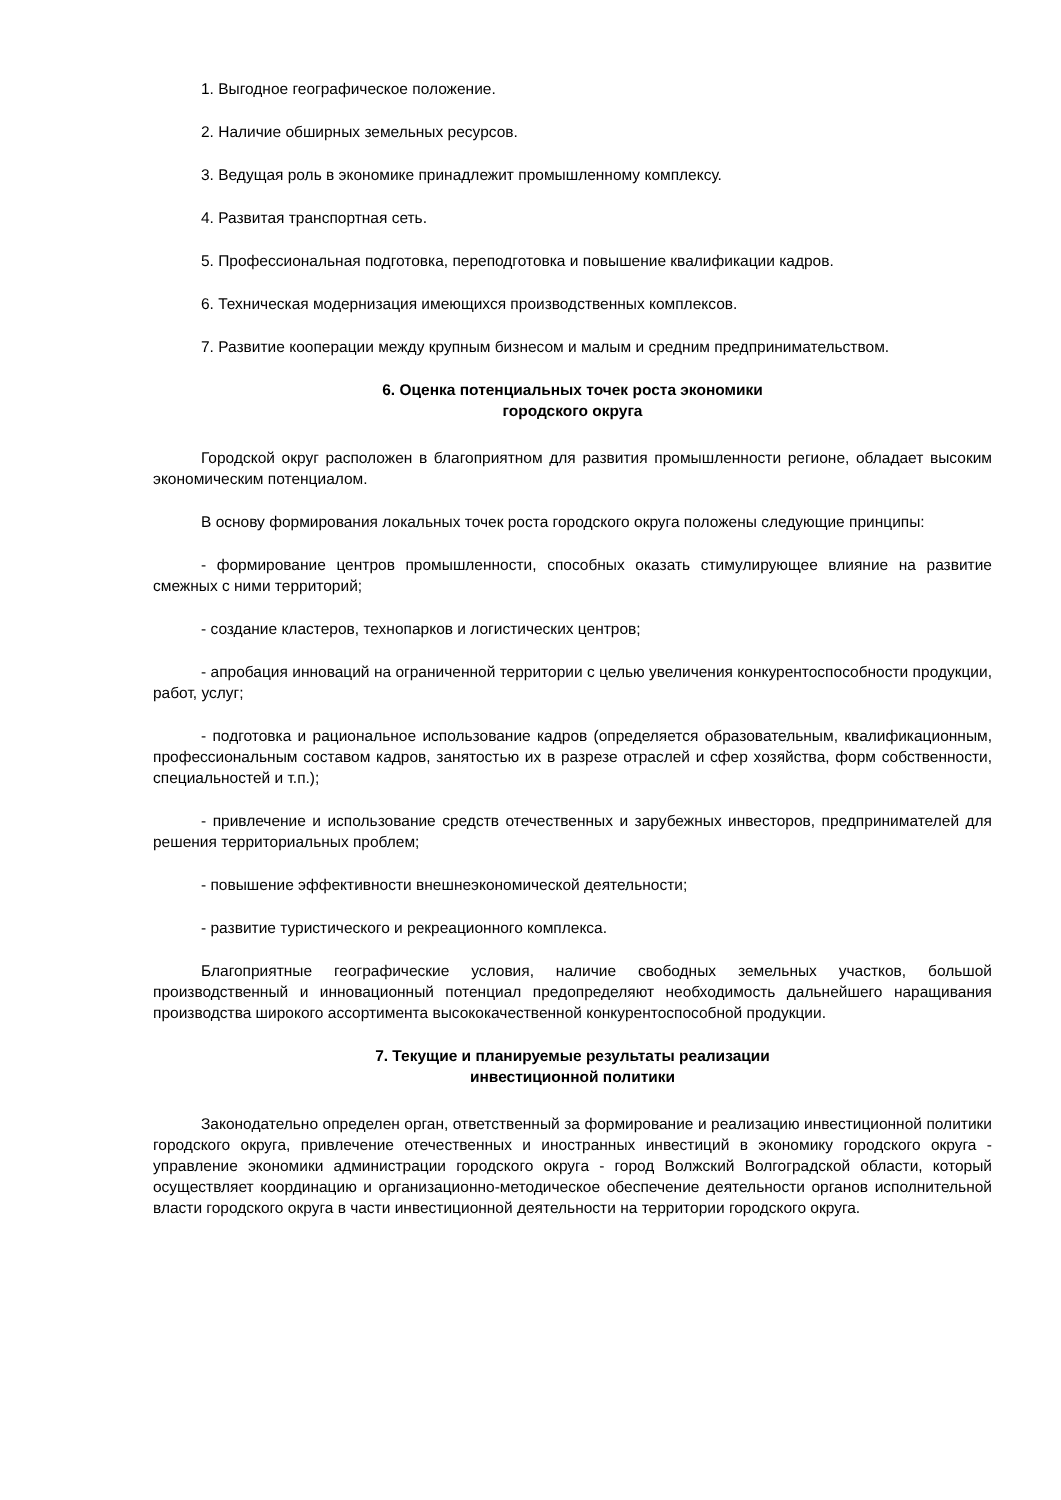1. Выгодное географическое положение.
2. Наличие обширных земельных ресурсов.
3. Ведущая роль в экономике принадлежит промышленному комплексу.
4. Развитая транспортная сеть.
5. Профессиональная подготовка, переподготовка и повышение квалификации кадров.
6. Техническая модернизация имеющихся производственных комплексов.
7. Развитие кооперации между крупным бизнесом и малым и средним предпринимательством.
6. Оценка потенциальных точек роста экономики
городского округа
Городской округ расположен в благоприятном для развития промышленности регионе, обладает высоким экономическим потенциалом.
В основу формирования локальных точек роста городского округа положены следующие принципы:
- формирование центров промышленности, способных оказать стимулирующее влияние на развитие смежных с ними территорий;
- создание кластеров, технопарков и логистических центров;
- апробация инноваций на ограниченной территории с целью увеличения конкурентоспособности продукции, работ, услуг;
- подготовка и рациональное использование кадров (определяется образовательным, квалификационным, профессиональным составом кадров, занятостью их в разрезе отраслей и сфер хозяйства, форм собственности, специальностей и т.п.);
- привлечение и использование средств отечественных и зарубежных инвесторов, предпринимателей для решения территориальных проблем;
- повышение эффективности внешнеэкономической деятельности;
- развитие туристического и рекреационного комплекса.
Благоприятные географические условия, наличие свободных земельных участков, большой производственный и инновационный потенциал предопределяют необходимость дальнейшего наращивания производства широкого ассортимента высококачественной конкурентоспособной продукции.
7. Текущие и планируемые результаты реализации
инвестиционной политики
Законодательно определен орган, ответственный за формирование и реализацию инвестиционной политики городского округа, привлечение отечественных и иностранных инвестиций в экономику городского округа - управление экономики администрации городского округа - город Волжский Волгоградской области, который осуществляет координацию и организационно-методическое обеспечение деятельности органов исполнительной власти городского округа в части инвестиционной деятельности на территории городского округа.